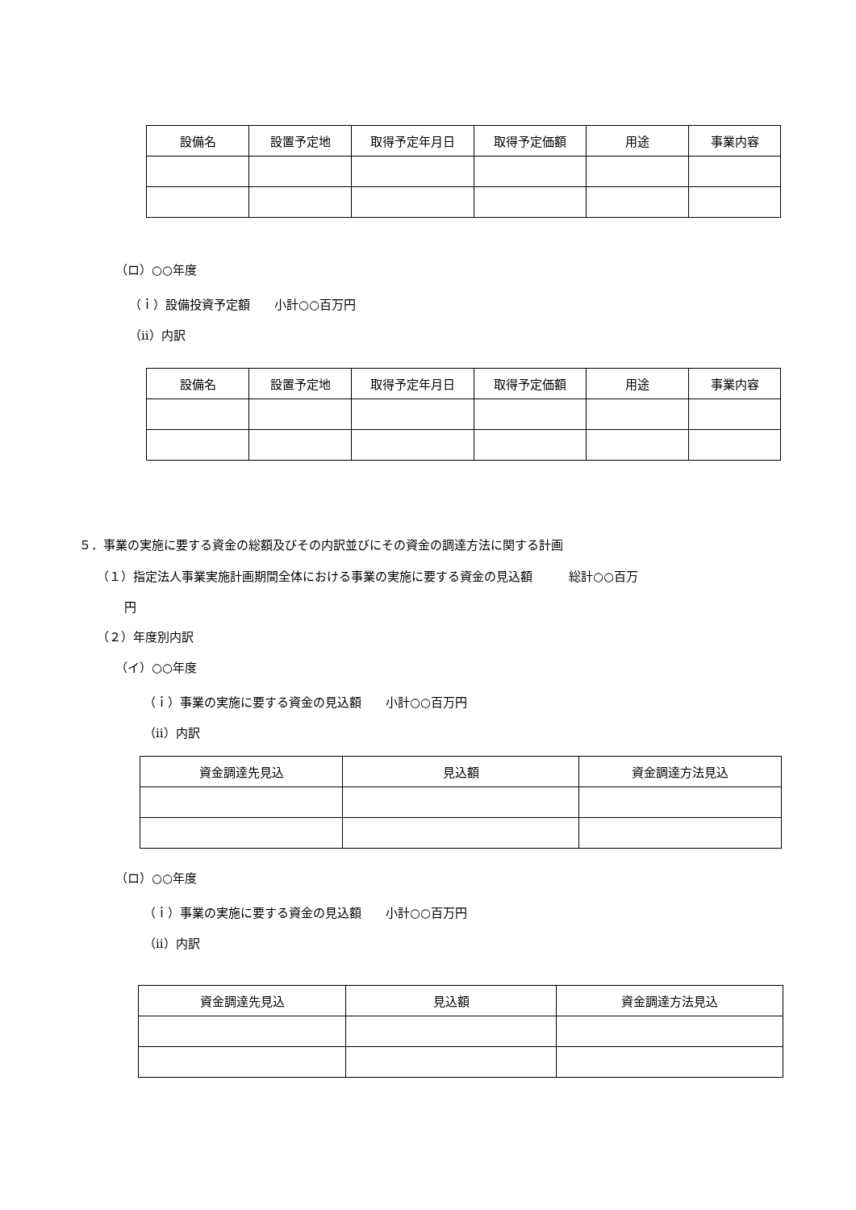| 設備名 | 設置予定地 | 取得予定年月日 | 取得予定価額 | 用途 | 事業内容 |
| --- | --- | --- | --- | --- | --- |
（ロ）○○年度
（ｉ）設備投資予定額　　小計○○百万円
（ⅱ）内訳
| 設備名 | 設置予定地 | 取得予定年月日 | 取得予定価額 | 用途 | 事業内容 |
| --- | --- | --- | --- | --- | --- |
５．事業の実施に要する資金の総額及びその内訳並びにその資金の調達方法に関する計画
（１）指定法人事業実施計画期間全体における事業の実施に要する資金の見込額　　　総計○○百万
円
（２）年度別内訳
（イ）○○年度
（ｉ）事業の実施に要する資金の見込額　　小計○○百万円
（ⅱ）内訳
| 資金調達先見込 | 見込額 | 資金調達方法見込 |
| --- | --- | --- |
（ロ）○○年度
（ｉ）事業の実施に要する資金の見込額　　小計○○百万円
（ⅱ）内訳
| 資金調達先見込 | 見込額 | 資金調達方法見込 |
| --- | --- | --- |